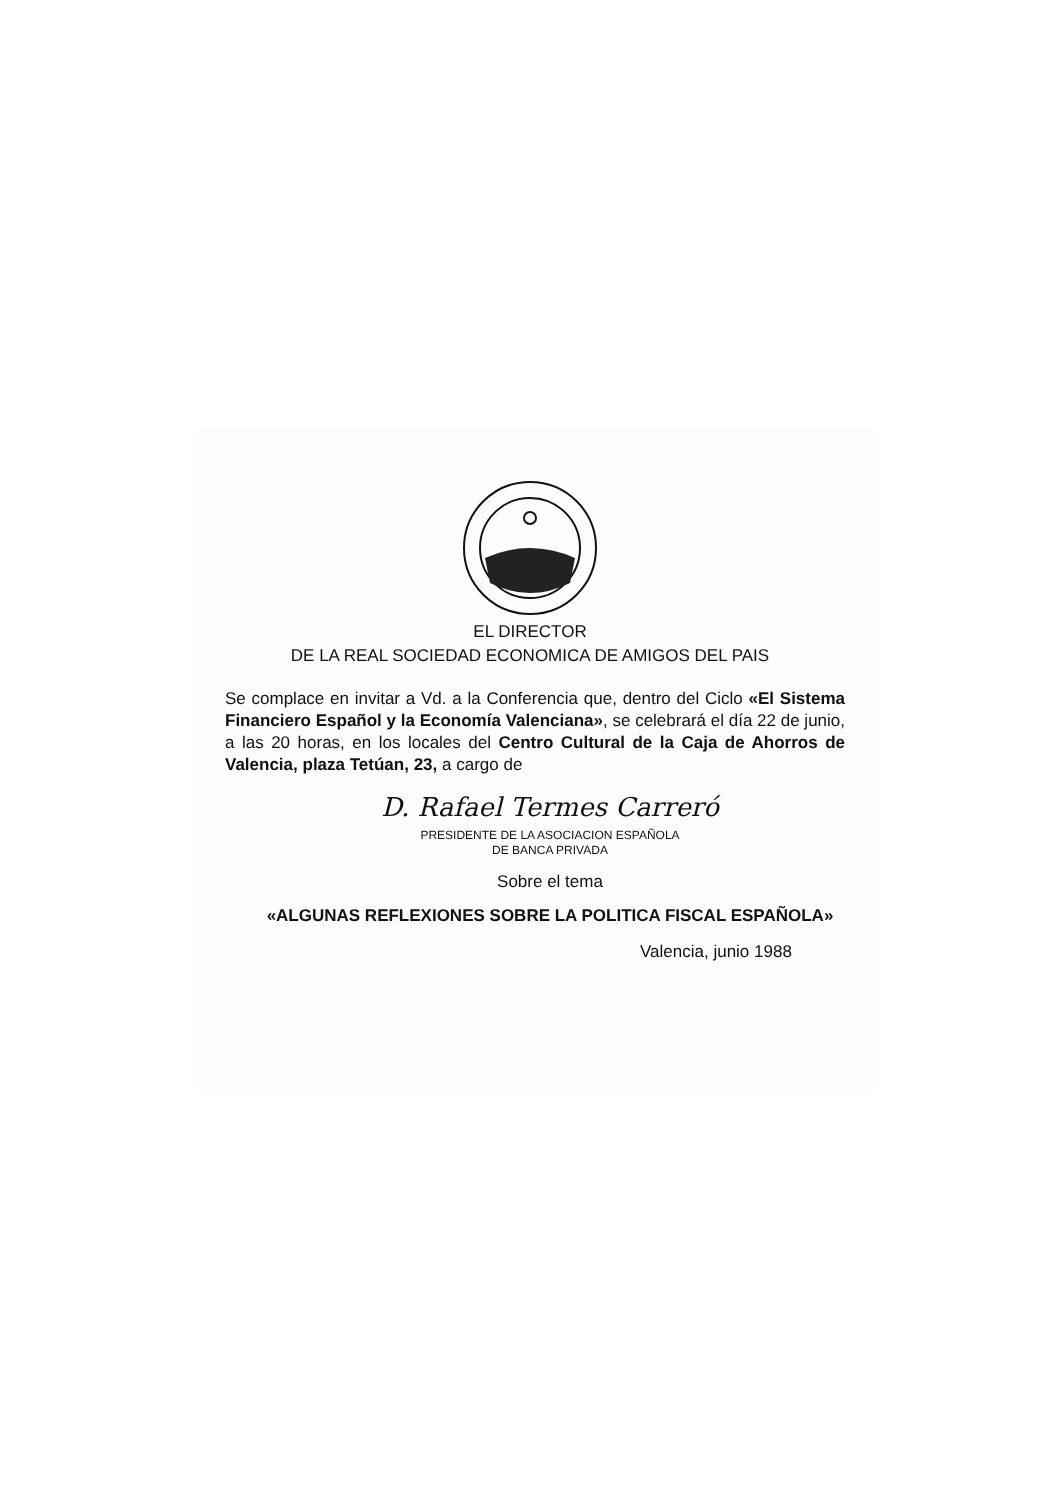EL DIRECTOR
DE LA REAL SOCIEDAD ECONOMICA DE AMIGOS DEL PAIS
Se complace en invitar a Vd. a la Conferencia que, dentro del Ciclo «El Sistema Financiero Español y la Economía Valenciana», se celebrará el día 22 de junio, a las 20 horas, en los locales del Centro Cultural de la Caja de Ahorros de Valencia, plaza Tetúan, 23, a cargo de
D. Rafael Termes Carreró
PRESIDENTE DE LA ASOCIACION ESPAÑOLA
DE BANCA PRIVADA
Sobre el tema
«ALGUNAS REFLEXIONES SOBRE LA POLITICA FISCAL ESPAÑOLA»
Valencia, junio 1988